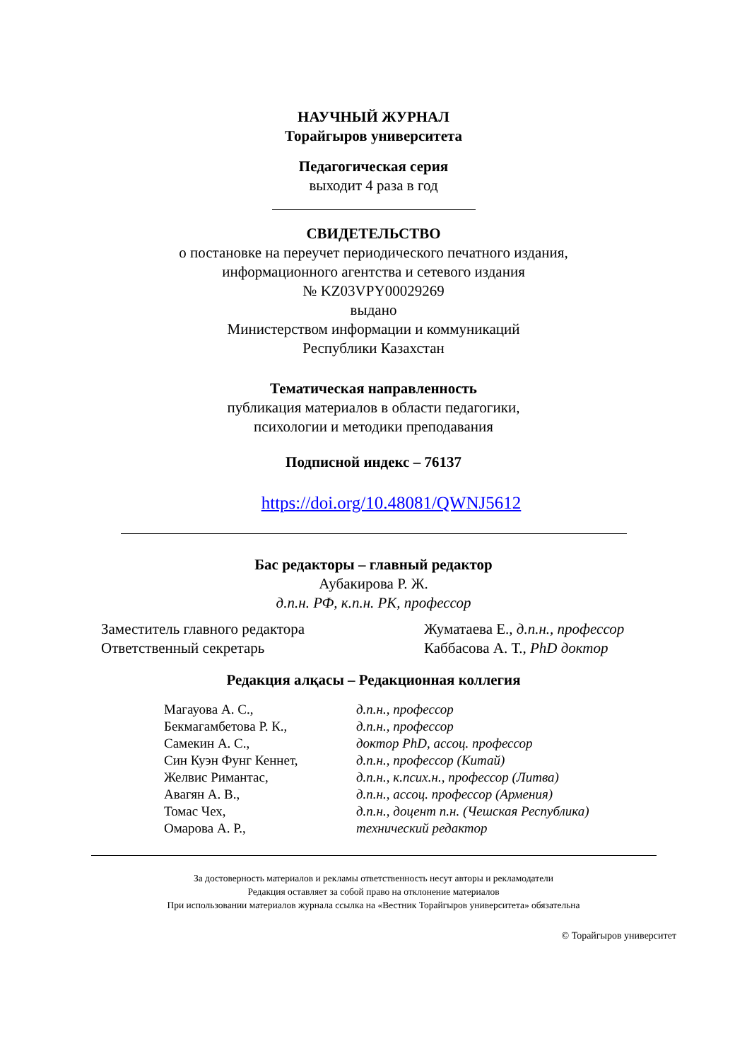НАУЧНЫЙ ЖУРНАЛ
Торайгыров университета
Педагогическая серия
выходит 4 раза в год
СВИДЕТЕЛЬСТВО
о постановке на переучет периодического печатного издания,
информационного агентства и сетевого издания
№ KZ03VPY00029269
выдано
Министерством информации и коммуникаций
Республики Казахстан
Тематическая направленность
публикация материалов в области педагогики,
психологии и методики преподавания
Подписной индекс – 76137
https://doi.org/10.48081/QWNJ5612
Бас редакторы – главный редактор
Аубакирова Р. Ж.
д.п.н. РФ, к.п.н. РК, профессор
Заместитель главного редактора
Ответственный секретарь
Жуматаева Е., д.п.н., профессор
Каббасова А. Т., PhD доктор
Редакция алқасы – Редакционная коллегия
| Магауова А. С., | д.п.н., профессор |
| Бекмагамбетова Р. К., | д.п.н., профессор |
| Самекин А. С., | доктор PhD, ассоц. профессор |
| Син Куэн Фунг Кеннет, | д.п.н., профессор (Китай) |
| Желвис Римантас, | д.п.н., к.псих.н., профессор (Литва) |
| Авагян А. В., | д.п.н., ассоц. профессор (Армения) |
| Томас Чех, | д.п.н., доцент п.н. (Чешская Республика) |
| Омарова А. Р., | технический редактор |
За достоверность материалов и рекламы ответственность несут авторы и рекламодатели
Редакция оставляет за собой право на отклонение материалов
При использовании материалов журнала ссылка на «Вестник Торайгыров университета» обязательна
© Торайгыров университет